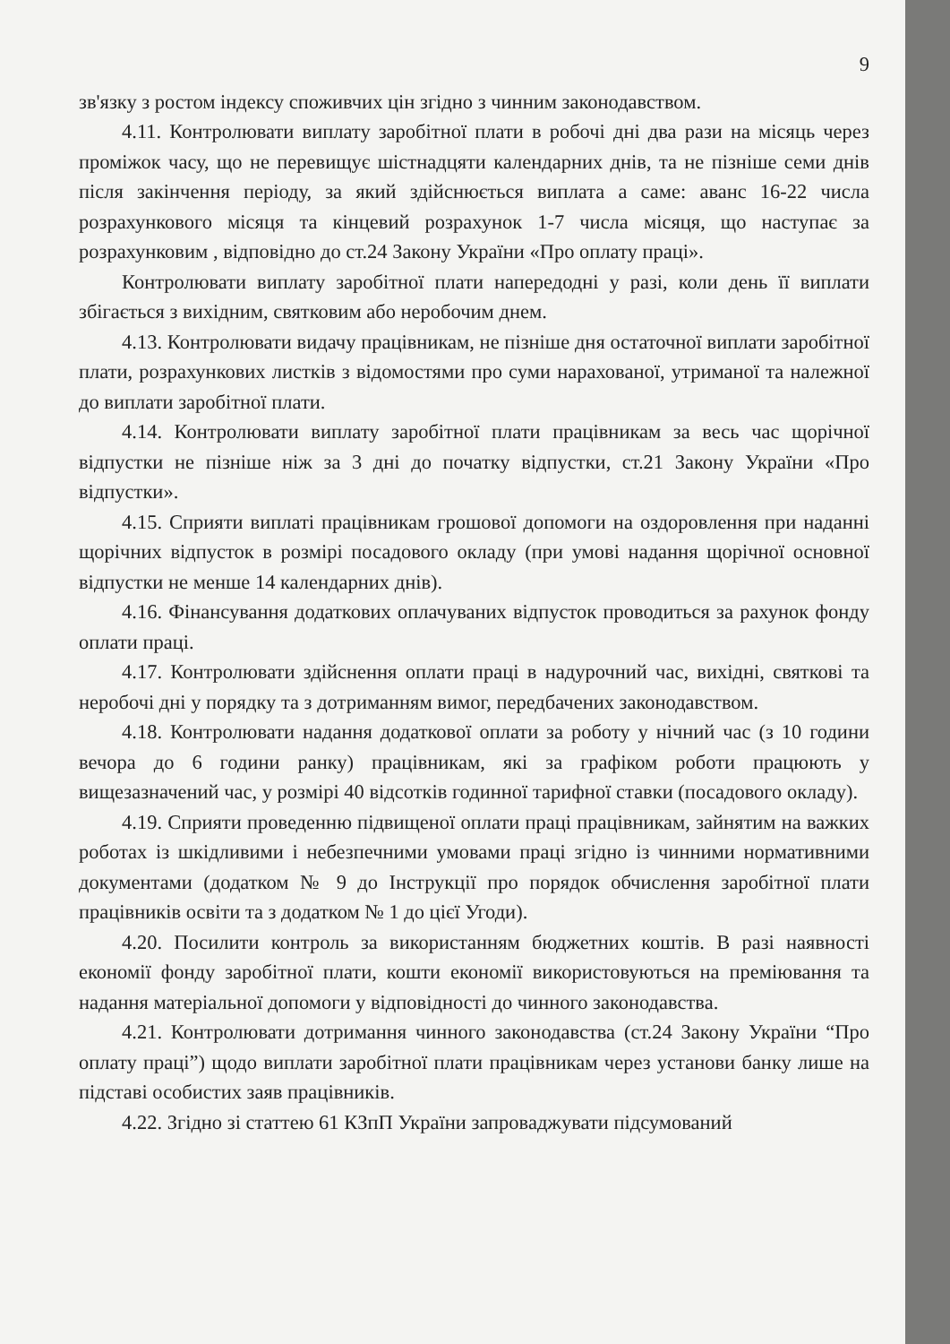9
зв'язку з ростом індексу споживчих цін згідно з чинним законодавством.
4.11. Контролювати виплату заробітної плати в робочі дні два рази на місяць через проміжок часу, що не перевищує шістнадцяти календарних днів, та не пізніше семи днів після закінчення періоду, за який здійснюється виплата а саме: аванс 16-22 числа розрахункового місяця та кінцевий розрахунок 1-7 числа місяця, що наступає за розрахунковим , відповідно до ст.24 Закону України «Про оплату праці».
Контролювати виплату заробітної плати напередодні у разі, коли день її виплати збігається з вихідним, святковим або неробочим днем.
4.13. Контролювати видачу працівникам, не пізніше дня остаточної виплати заробітної плати, розрахункових листків з відомостями про суми нарахованої, утриманої та належної до виплати заробітної плати.
4.14. Контролювати виплату заробітної плати працівникам за весь час щорічної відпустки не пізніше ніж за 3 дні до початку відпустки, ст.21 Закону України «Про відпустки».
4.15. Сприяти виплаті працівникам грошової допомоги на оздоровлення при наданні щорічних відпусток в розмірі посадового окладу (при умові надання щорічної основної відпустки не менше 14 календарних днів).
4.16. Фінансування додаткових оплачуваних відпусток проводиться за рахунок фонду оплати праці.
4.17. Контролювати здійснення оплати праці в надурочний час, вихідні, святкові та неробочі дні у порядку та з дотриманням вимог, передбачених законодавством.
4.18. Контролювати надання додаткової оплати за роботу у нічний час (з 10 години вечора до 6 години ранку) працівникам, які за графіком роботи працюють у вищезазначений час, у розмірі 40 відсотків годинної тарифної ставки (посадового окладу).
4.19. Сприяти проведенню підвищеної оплати праці працівникам, зайнятим на важких роботах із шкідливими і небезпечними умовами праці згідно із чинними нормативними документами (додатком № 9 до Інструкції про порядок обчислення заробітної плати працівників освіти та з додатком № 1 до цієї Угоди).
4.20. Посилити контроль за використанням бюджетних коштів. В разі наявності економії фонду заробітної плати, кошти економії використовуються на преміювання та надання матеріальної допомоги у відповідності до чинного законодавства.
4.21. Контролювати дотримання чинного законодавства (ст.24 Закону України “Про оплату праці”) щодо виплати заробітної плати працівникам через установи банку лише на підставі особистих заяв працівників.
4.22. Згідно зі статтею 61 КЗпП України запроваджувати підсумований